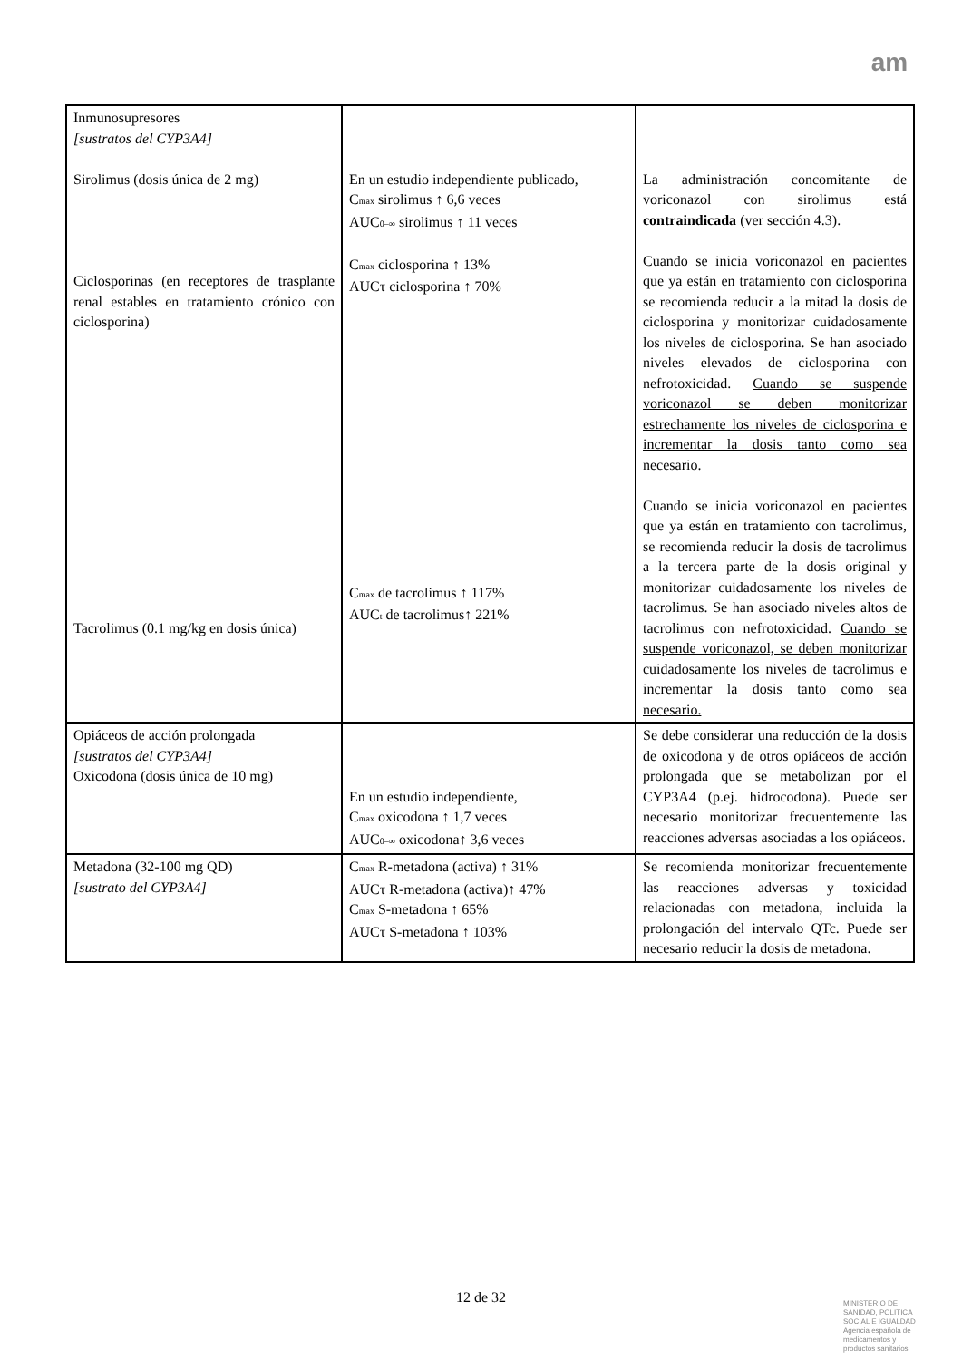am
| Inmunosupresores [sustratos del CYP3A4] Sirolimus (dosis única de 2 mg) Ciclosporinas (en receptores de trasplante renal estables en tratamiento crónico con ciclosporina) Tacrolimus (0.1 mg/kg en dosis única) | En un estudio independiente publicado, C<sub>max</sub> sirolimus ↑ 6,6 veces AUC<sub>0–∞</sub> sirolimus ↑ 11 veces C<sub>max</sub> ciclosporina ↑ 13% AUCτ ciclosporina ↑ 70% C<sub>max</sub> de tacrolimus ↑ 117% AUC<sub>t</sub> de tacrolimus↑ 221% | La administración concomitante de voriconazol con sirolimus está contraindicada (ver sección 4.3). Cuando se inicia voriconazol en pacientes que ya están en tratamiento con ciclosporina se recomienda reducir a la mitad la dosis de ciclosporina y monitorizar cuidadosamente los niveles de ciclosporina. Se han asociado niveles elevados de ciclosporina con nefrotoxicidad. Cuando se suspende voriconazol se deben monitorizar estrechamente los niveles de ciclosporina e incrementar la dosis tanto como sea necesario. Cuando se inicia voriconazol en pacientes que ya están en tratamiento con tacrolimus, se recomienda reducir la dosis de tacrolimus a la tercera parte de la dosis original y monitorizar cuidadosamente los niveles de tacrolimus. Se han asociado niveles altos de tacrolimus con nefrotoxicidad. Cuando se suspende voriconazol, se deben monitorizar cuidadosamente los niveles de tacrolimus e incrementar la dosis tanto como sea necesario. |
| Opiáceos de acción prolongada [sustratos del CYP3A4] Oxicodona (dosis única de 10 mg) | En un estudio independiente, C<sub>max</sub> oxicodona ↑ 1,7 veces AUC<sub>0–∞</sub> oxicodona↑ 3,6 veces | Se debe considerar una reducción de la dosis de oxicodona y de otros opiáceos de acción prolongada que se metabolizan por el CYP3A4 (p.ej. hidrocodona). Puede ser necesario monitorizar frecuentemente las reacciones adversas asociadas a los opiáceos. |
| Metadona (32-100 mg QD) [sustrato del CYP3A4] | C<sub>max</sub> R-metadona (activa) ↑ 31% AUCτ R-metadona (activa)↑ 47% C<sub>max</sub> S-metadona ↑ 65% AUCτ S-metadona ↑ 103% | Se recomienda monitorizar frecuentemente las reacciones adversas y toxicidad relacionadas con metadona, incluida la prolongación del intervalo QTc. Puede ser necesario reducir la dosis de metadona. |
12 de 32
MINISTERIO DE
SANIDAD, POLITICA
SOCIAL E IGUALDAD
Agencia española de
medicamentos y
productos sanitarios